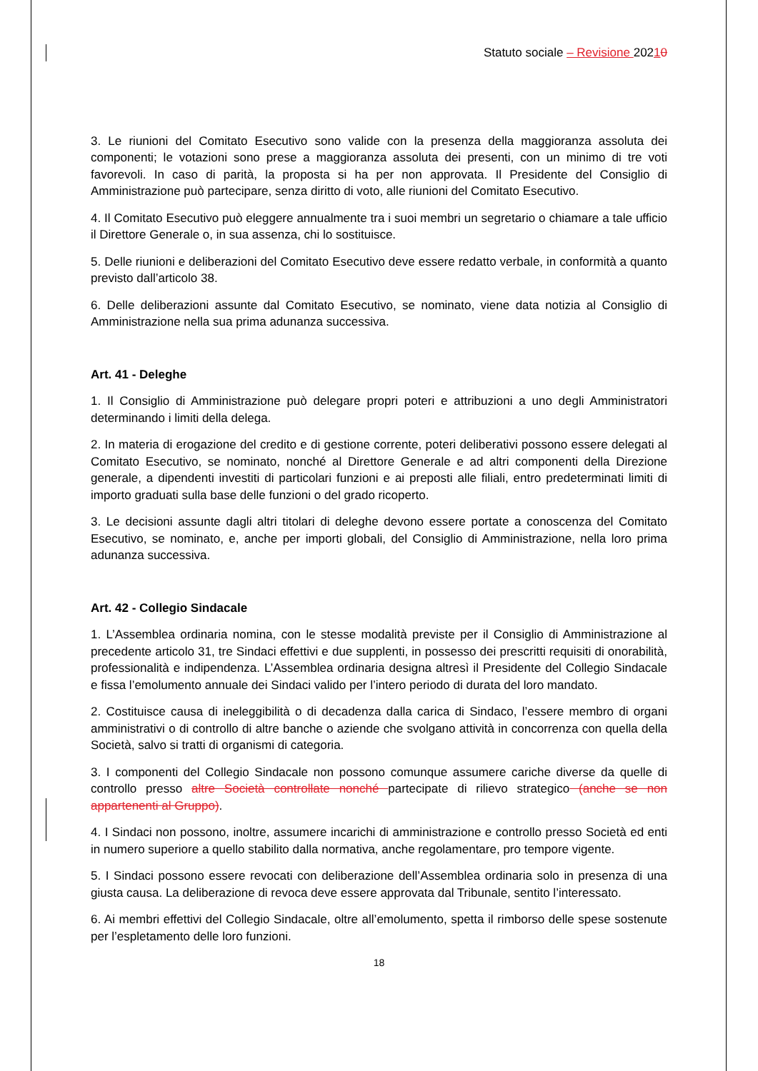Statuto sociale – Revisione 20210
3. Le riunioni del Comitato Esecutivo sono valide con la presenza della maggioranza assoluta dei componenti; le votazioni sono prese a maggioranza assoluta dei presenti, con un minimo di tre voti favorevoli. In caso di parità, la proposta si ha per non approvata. Il Presidente del Consiglio di Amministrazione può partecipare, senza diritto di voto, alle riunioni del Comitato Esecutivo.
4. Il Comitato Esecutivo può eleggere annualmente tra i suoi membri un segretario o chiamare a tale ufficio il Direttore Generale o, in sua assenza, chi lo sostituisce.
5. Delle riunioni e deliberazioni del Comitato Esecutivo deve essere redatto verbale, in conformità a quanto previsto dall’articolo 38.
6. Delle deliberazioni assunte dal Comitato Esecutivo, se nominato, viene data notizia al Consiglio di Amministrazione nella sua prima adunanza successiva.
Art. 41 - Deleghe
1. Il Consiglio di Amministrazione può delegare propri poteri e attribuzioni a uno degli Amministratori determinando i limiti della delega.
2. In materia di erogazione del credito e di gestione corrente, poteri deliberativi possono essere delegati al Comitato Esecutivo, se nominato, nonché al Direttore Generale e ad altri componenti della Direzione generale, a dipendenti investiti di particolari funzioni e ai preposti alle filiali, entro predeterminati limiti di importo graduati sulla base delle funzioni o del grado ricoperto.
3. Le decisioni assunte dagli altri titolari di deleghe devono essere portate a conoscenza del Comitato Esecutivo, se nominato, e, anche per importi globali, del Consiglio di Amministrazione, nella loro prima adunanza successiva.
Art. 42 - Collegio Sindacale
1. L’Assemblea ordinaria nomina, con le stesse modalità previste per il Consiglio di Amministrazione al precedente articolo 31, tre Sindaci effettivi e due supplenti, in possesso dei prescritti requisiti di onorabilità, professionalità e indipendenza. L’Assemblea ordinaria designa altresì il Presidente del Collegio Sindacale e fissa l’emolumento annuale dei Sindaci valido per l’intero periodo di durata del loro mandato.
2. Costituisce causa di ineleggibilità o di decadenza dalla carica di Sindaco, l’essere membro di organi amministrativi o di controllo di altre banche o aziende che svolgano attività in concorrenza con quella della Società, salvo si tratti di organismi di categoria.
3. I componenti del Collegio Sindacale non possono comunque assumere cariche diverse da quelle di controllo presso altre Società controllate nonché partecipate di rilievo strategico (anche se non appartenenti al Gruppo).
4. I Sindaci non possono, inoltre, assumere incarichi di amministrazione e controllo presso Società ed enti in numero superiore a quello stabilito dalla normativa, anche regolamentare, pro tempore vigente.
5. I Sindaci possono essere revocati con deliberazione dell’Assemblea ordinaria solo in presenza di una giusta causa. La deliberazione di revoca deve essere approvata dal Tribunale, sentito l’interessato.
6. Ai membri effettivi del Collegio Sindacale, oltre all’emolumento, spetta il rimborso delle spese sostenute per l’espletamento delle loro funzioni.
18